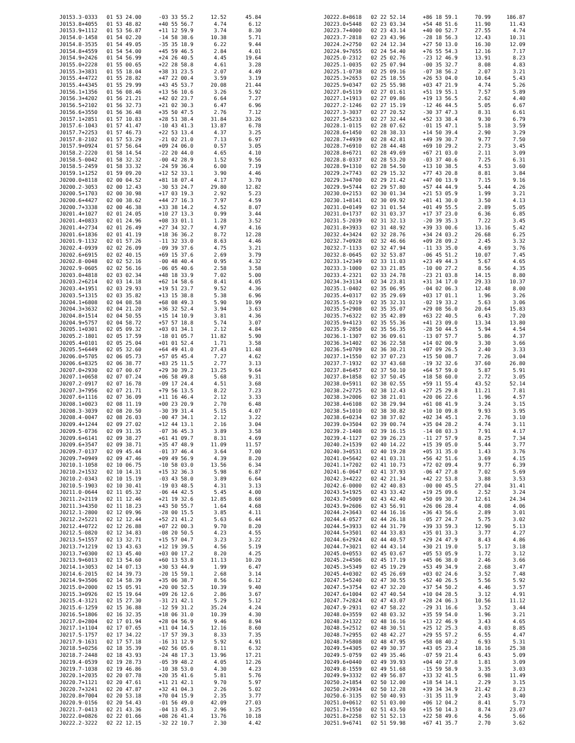| J0153.3-0333 | 01 53 24.00 | -03 33 55.2 | 12.52 | 45.84 |
| J0153.8+4055 | 01 53 48.82 | +40 55 56.7 | 4.74 | 6.12 |
| J0153.9+1112 | 01 53 56.87 | +11 12 59.9 | 3.74 | 8.30 |
| J0154.0-1458 | 01 54 02.20 | -14 58 38.6 | 10.38 | 5.71 |
| J0154.8-3535 | 01 54 49.05 | -35 35 18.9 | 6.22 | 9.44 |
| J0154.8+4559 | 01 54 54.00 | +45 59 46.5 | 2.84 | 4.01 |
| J0154.9+2426 | 01 54 56.99 | +24 26 40.5 | 4.45 | 19.64 |
| J0155.0+2228 | 01 55 00.65 | +22 28 58.8 | 4.61 | 3.28 |
| J0155.3+3831 | 01 55 18.04 | +38 31 23.5 | 2.07 | 4.49 |
| J0155.4+4722 | 01 55 28.82 | +47 22 00.4 | 3.59 | 3.19 |
| J0155.4+4345 | 01 55 29.99 | +43 45 53.7 | 20.08 | 21.44 |
| J0156.1+1356 | 01 56 08.46 | +13 56 10.6 | 3.26 | 5.92 |
| J0156.3+4202 | 01 56 21.21 | +42 02 23.7 | 6.64 | 7.27 |
| J0156.5+2102 | 01 56 32.73 | +21 02 30.3 | 6.47 | 6.96 |
| J0156.6+3550 | 01 56 36.48 | +35 50 47.5 | 2.76 | 7.12 |
| J0157.1+2851 | 01 57 10.83 | +28 51 38.4 | 31.84 | 33.26 |
| J0157.6-1043 | 01 57 41.47 | -10 43 41.3 | 13.87 | 6.78 |
| J0157.7+2253 | 01 57 46.73 | +22 53 13.4 | 4.37 | 3.25 |
| J0157.8-2102 | 01 57 53.29 | -21 02 21.0 | 7.13 | 6.97 |
| J0157.9+0924 | 01 57 56.64 | +09 24 06.0 | 0.57 | 3.05 |
| J0158.2-2220 | 01 58 14.54 | -22 20 44.0 | 4.65 | 4.10 |
| J0158.5-0042 | 01 58 32.32 | -00 42 28.9 | 1.52 | 9.56 |
| J0158.5-2459 | 01 58 33.32 | -24 59 36.4 | 6.00 | 7.19 |
| J0159.1+1252 | 01 59 09.20 | +12 52 33.1 | 3.90 | 4.46 |
| J0200.0+8118 | 02 00 04.52 | +81 18 07.4 | 4.17 | 3.70 |
| J0200.2-3053 | 02 00 12.43 | -30 53 24.7 | 29.80 | 12.82 |
| J0200.5+1703 | 02 00 30.98 | +17 03 19.3 | 2.92 | 5.23 |
| J0200.6+4427 | 02 00 38.62 | +44 27 16.3 | 7.97 | 4.59 |
| J0200.7+3338 | 02 00 46.38 | +33 38 14.2 | 4.52 | 8.07 |
| J0201.4+1027 | 02 01 24.05 | +10 27 13.3 | 0.99 | 3.44 |
| J0201.4+0833 | 02 01 24.96 | +08 33 01.1 | 1.28 | 3.52 |
| J0201.4+2734 | 02 01 26.49 | +27 34 32.7 | 4.97 | 4.16 |
| J0201.6+1836 | 02 01 41.19 | +18 36 36.2 | 8.72 | 12.28 |
| J0201.9-1132 | 02 01 57.26 | -11 32 33.0 | 8.63 | 4.46 |
| J0202.4-0939 | 02 02 26.09 | -09 39 37.6 | 4.75 | 3.21 |
| J0202.6+6915 | 02 02 40.15 | +69 15 37.6 | 2.69 | 3.79 |
| J0202.8-0048 | 02 02 52.16 | -00 48 40.4 | 0.95 | 4.32 |
| J0202.9-0605 | 02 02 56.16 | -06 05 40.6 | 2.58 | 3.58 |
| J0203.0+4818 | 02 03 02.34 | +48 18 33.9 | 7.02 | 5.00 |
| J0203.2+6214 | 02 03 14.18 | +62 14 58.6 | 8.41 | 4.05 |
| J0203.4+1951 | 02 03 29.93 | +19 51 23.7 | 9.52 | 4.36 |
| J0203.5+1315 | 02 03 35.82 | +13 15 38.8 | 5.38 | 6.96 |
| J0204.1+6808 | 02 04 08.58 | +68 08 49.3 | 5.90 | 10.99 |
| J0204.3+3632 | 02 04 21.20 | +36 32 52.4 | 3.94 | 3.63 |
| J0204.8+1514 | 02 04 50.55 | +15 14 10.9 | 3.81 | 4.36 |
| J0204.9+5757 | 02 04 58.72 | +57 57 18.8 | 5.74 | 3.07 |
| J0205.1+0301 | 02 05 09.32 | +03 01 34.1 | 2.12 | 4.84 |
| J0205.2-1801 | 02 05 17.59 | -18 01 05.7 | 11.82 | 5.90 |
| J0205.4+0101 | 02 05 25.04 | +01 01 52.4 | 1.71 | 3.58 |
| J0205.5+6449 | 02 05 32.60 | +64 49 41.0 | 27.43 | 11.48 |
| J0206.0+5705 | 02 06 05.73 | +57 05 45.4 | 7.27 | 4.62 |
| J0206.6+8325 | 02 06 38.77 | +83 25 11.5 | 2.77 | 3.13 |
| J0207.0+2930 | 02 07 00.67 | +29 30 39.2 | 13.25 | 9.64 |
| J0207.1+0658 | 02 07 07.24 | +06 58 49.8 | 5.68 | 9.31 |
| J0207.2-0917 | 02 07 16.78 | -09 17 24.4 | 4.51 | 3.68 |
| J0207.3+7956 | 02 07 21.71 | +79 56 13.5 | 8.22 | 7.23 |
| J0207.6+1116 | 02 07 36.09 | +11 16 46.4 | 2.12 | 3.33 |
| J0208.1+0023 | 02 08 11.19 | +00 23 20.9 | 2.70 | 6.48 |
| J0208.3-3039 | 02 08 20.50 | -30 39 31.4 | 5.15 | 4.07 |
| J0208.4-0047 | 02 08 26.03 | -00 47 34.1 | 2.12 | 3.22 |
| J0209.4+1244 | 02 09 27.02 | +12 44 13.1 | 2.16 | 3.04 |
| J0209.5-0736 | 02 09 31.35 | -07 36 45.3 | 3.89 | 3.58 |
| J0209.6+6141 | 02 09 38.27 | +61 41 09.7 | 8.31 | 4.69 |
| J0209.6+3547 | 02 09 38.71 | +35 47 48.9 | 11.09 | 11.57 |
| J0209.7-0137 | 02 09 45.44 | -01 37 46.4 | 3.64 | 7.00 |
| J0209.7+0949 | 02 09 47.46 | +09 49 56.9 | 4.39 | 8.20 |
| J0210.1-1058 | 02 10 06.75 | -10 58 03.0 | 13.56 | 6.34 |
| J0210.2+1532 | 02 10 14.31 | +15 32 36.3 | 5.98 | 6.87 |
| J0210.2-0343 | 02 10 15.19 | -03 43 58.0 | 3.89 | 6.64 |
| J0210.5-1903 | 02 10 30.41 | -19 03 48.5 | 4.31 | 3.13 |
| J0211.0-0644 | 02 11 05.32 | -06 44 42.5 | 5.45 | 4.00 |
| J0211.2+2119 | 02 11 12.46 | +21 19 32.6 | 12.85 | 8.68 |
| J0211.3+4350 | 02 11 18.23 | +43 50 55.7 | 1.64 | 4.68 |
| J0212.1-2800 | 02 12 09.96 | -28 00 15.5 | 3.85 | 4.11 |
| J0212.2+5221 | 02 12 12.44 | +52 21 41.2 | 5.63 | 6.44 |
| J0212.4+0722 | 02 12 26.88 | +07 22 00.3 | 9.70 | 8.20 |
| J0212.5-0820 | 02 12 34.83 | -08 20 50.5 | 4.23 | 4.55 |
| J0213.5+1557 | 02 13 32.71 | +15 57 04.7 | 3.23 | 3.22 |
| J0213.7+1219 | 02 13 43.63 | +12 19 39.5 | 4.56 | 5.19 |
| J0213.7+0300 | 02 13 45.40 | +03 00 17.2 | 8.20 | 4.25 |
| J0213.9+6013 | 02 13 54.60 | +60 13 53.8 | 11.13 | 10.20 |
| J0214.1+3053 | 02 14 07.13 | +30 53 44.9 | 1.99 | 6.47 |
| J0214.6-2015 | 02 14 39.73 | -20 15 59.1 | 2.68 | 3.14 |
| J0214.9+3506 | 02 14 58.39 | +35 06 38.7 | 8.56 | 6.12 |
| J0215.0+2000 | 02 15 05.91 | +20 00 52.5 | 10.39 | 9.40 |
| J0215.3+0926 | 02 15 19.64 | +09 26 12.6 | 2.86 | 3.67 |
| J0215.4-3121 | 02 15 27.30 | -31 21 42.1 | 5.29 | 5.12 |
| J0215.6-1259 | 02 15 36.88 | -12 59 31.2 | 35.24 | 4.24 |
| J0216.5+1806 | 02 16 32.35 | +18 06 31.0 | 10.39 | 4.30 |
| J0217.0+2804 | 02 17 01.94 | +28 04 56.9 | 9.46 | 8.94 |
| J0217.1+1104 | 02 17 07.65 | +11 04 14.5 | 12.16 | 8.60 |
| J0217.5-1757 | 02 17 34.22 | -17 57 39.3 | 8.33 | 7.35 |
| J0217.9-1631 | 02 17 57.18 | -16 31 12.9 | 5.92 | 4.91 |
| J0218.5+0256 | 02 18 35.39 | +02 56 05.6 | 8.11 | 6.32 |
| J0218.7-2448 | 02 18 43.93 | -24 48 17.3 | 13.96 | 17.21 |
| J0219.4-0539 | 02 19 28.73 | -05 39 48.2 | 4.05 | 12.26 |
| J0219.7-1038 | 02 19 46.86 | -10 38 53.0 | 4.30 | 4.23 |
| J0220.1+2035 | 02 20 07.78 | +20 35 41.6 | 5.81 | 5.76 |
| J0220.7+1121 | 02 20 47.61 | +11 21 42.1 | 9.70 | 5.97 |
| J0220.7+3241 | 02 20 47.87 | +32 41 04.3 | 2.26 | 5.02 |
| J0220.8+7004 | 02 20 53.18 | +70 04 15.9 | 2.35 | 3.77 |
| J0220.9-0156 | 02 20 54.43 | -01 56 49.0 | 42.09 | 27.03 |
| J0221.7-0413 | 02 21 43.36 | -04 13 45.3 | 2.96 | 3.25 |
| J0222.0+0826 | 02 22 01.66 | +08 26 41.4 | 13.76 | 10.18 |
| J0222.2-3222 | 02 22 12.15 | -32 22 10.7 | 2.30 | 4.42 |
| J0222.8+8618 | 02 22 52.14 | +86 18 59.1 | 70.99 | 186.87 |
| J0223.0+5448 | 02 23 03.34 | +54 48 51.6 | 11.90 | 11.43 |
| J0223.7+4000 | 02 23 43.14 | +40 00 52.7 | 27.55 | 4.74 |
| J0223.7-2818 | 02 23 43.96 | -28 18 56.3 | 12.43 | 10.31 |
| J0224.2+2750 | 02 24 12.34 | +27 50 13.0 | 16.30 | 12.09 |
| J0224.9+7655 | 02 24 54.40 | +76 55 54.3 | 12.16 | 7.17 |
| J0225.0-2312 | 02 25 02.76 | -23 12 46.9 | 13.91 | 8.23 |
| J0225.1-0035 | 02 25 07.94 | -00 35 32.7 | 8.08 | 4.83 |
| J0225.1-0738 | 02 25 09.16 | -07 38 56.2 | 2.07 | 3.21 |
| J0225.3+2653 | 02 25 18.55 | +26 53 04.0 | 10.64 | 5.43 |
| J0225.9+0347 | 02 25 55.98 | +03 47 21.9 | 4.74 | 5.26 |
| J0227.0+5119 | 02 27 01.61 | +51 19 55.1 | 7.57 | 5.89 |
| J0227.1+1913 | 02 27 09.86 | +19 13 56.5 | 2.62 | 4.40 |
| J0227.2-1246 | 02 27 15.19 | -12 46 44.5 | 5.05 | 6.67 |
| J0227.3-3037 | 02 27 20.52 | -30 37 47.3 | 8.31 | 6.61 |
| J0227.5+5233 | 02 27 32.44 | +52 33 38.4 | 9.30 | 6.79 |
| J0228.1-0115 | 02 28 07.62 | -01 15 47.1 | 5.18 | 3.59 |
| J0228.6+1450 | 02 28 38.33 | +14 50 39.4 | 2.90 | 3.29 |
| J0228.7+4939 | 02 28 42.81 | +49 39 30.7 | 9.77 | 7.50 |
| J0228.7+6910 | 02 28 44.48 | +69 10 29.2 | 2.73 | 3.45 |
| J0228.8+6721 | 02 28 49.69 | +67 21 03.0 | 2.11 | 3.09 |
| J0228.8-0337 | 02 28 53.20 | -03 37 40.6 | 7.25 | 6.31 |
| J0228.9+1310 | 02 28 54.50 | +13 10 38.5 | 4.53 | 3.60 |
| J0229.2+7743 | 02 29 15.32 | +77 43 20.8 | 8.81 | 3.84 |
| J0229.3+4700 | 02 29 21.42 | +47 00 13.9 | 7.15 | 9.16 |
| J0229.9+5744 | 02 29 57.80 | +57 44 44.9 | 5.44 | 4.26 |
| J0230.0+2153 | 02 30 01.34 | +21 53 05.9 | 1.99 | 3.21 |
| J0230.1+8141 | 02 30 09.92 | +81 41 30.0 | 3.50 | 4.13 |
| J0231.0+0149 | 02 31 01.54 | +01 49 55.5 | 2.89 | 5.05 |
| J0231.0+1737 | 02 31 03.37 | +17 37 23.0 | 6.36 | 6.85 |
| J0231.5-2039 | 02 31 32.13 | -20 39 35.3 | 7.22 | 3.45 |
| J0231.8+3933 | 02 31 48.92 | +39 33 00.6 | 13.16 | 5.42 |
| J0232.4+3424 | 02 32 28.76 | +34 24 03.2 | 26.68 | 6.25 |
| J0232.7+0928 | 02 32 46.66 | +09 28 09.2 | 2.45 | 3.32 |
| J0232.7-1133 | 02 32 47.94 | -11 33 35.0 | 4.69 | 3.76 |
| J0232.8-0645 | 02 32 53.87 | -06 45 51.2 | 10.07 | 7.45 |
| J0233.1+2349 | 02 33 11.03 | +23 49 44.3 | 5.67 | 4.65 |
| J0233.3-1000 | 02 33 21.85 | -10 00 27.2 | 8.56 | 4.35 |
| J0233.4-2321 | 02 33 24.78 | -23 21 03.8 | 14.15 | 8.80 |
| J0234.3+3134 | 02 34 23.81 | +31 34 17.0 | 29.33 | 10.37 |
| J0235.1-0402 | 02 35 06.95 | -04 02 06.3 | 12.48 | 8.00 |
| J0235.4+0317 | 02 35 29.69 | +03 17 01.1 | 1.96 | 3.26 |
| J0235.5-0219 | 02 35 32.31 | -02 19 33.2 | 5.63 | 3.06 |
| J0235.5+2908 | 02 35 35.07 | +29 08 56.0 | 20.64 | 15.83 |
| J0235.7+6322 | 02 35 42.89 | +63 22 40.5 | 6.43 | 7.20 |
| J0235.9+4123 | 02 35 55.36 | +41 23 09.0 | 13.34 | 13.80 |
| J0235.9-2850 | 02 35 56.35 | -28 50 44.5 | 5.94 | 4.54 |
| J0236.1-1307 | 02 36 09.61 | -13 07 57.7 | 5.86 | 4.37 |
| J0236.3+1402 | 02 36 22.58 | +14 02 00.9 | 3.30 | 3.66 |
| J0236.5+0709 | 02 36 30.21 | +07 09 26.5 | 2.40 | 3.33 |
| J0237.1+1550 | 02 37 07.23 | +15 50 08.7 | 7.26 | 3.04 |
| J0237.7-1932 | 02 37 43.68 | -19 32 32.6 | 37.60 | 26.80 |
| J0237.8+6457 | 02 37 50.10 | +64 57 59.0 | 5.87 | 5.91 |
| J0237.8+1858 | 02 37 50.45 | +18 58 60.0 | 2.72 | 3.05 |
| J0238.0+5911 | 02 38 02.55 | +59 11 55.4 | 43.52 | 52.14 |
| J0238.2+2725 | 02 38 12.43 | +27 25 29.8 | 11.21 | 7.81 |
| J0238.3+2006 | 02 38 21.01 | +20 06 22.6 | 1.96 | 4.57 |
| J0238.4+6108 | 02 38 29.94 | +61 08 41.9 | 3.24 | 3.15 |
| J0238.5+1010 | 02 38 30.82 | +10 10 09.8 | 9.93 | 3.95 |
| J0238.6+0234 | 02 38 37.02 | +02 34 45.1 | 2.76 | 3.10 |
| J0239.0+3504 | 02 39 00.74 | +35 04 28.2 | 4.74 | 3.11 |
| J0239.2-1408 | 02 39 16.15 | -14 08 03.3 | 7.91 | 4.17 |
| J0239.4-1127 | 02 39 26.23 | -11 27 57.9 | 8.25 | 7.34 |
| J0240.2+1539 | 02 40 14.22 | +15 39 05.0 | 5.44 | 3.77 |
| J0240.3+0531 | 02 40 19.28 | +05 31 35.0 | 1.43 | 3.76 |
| J0241.0+5642 | 02 41 03.31 | +56 42 51.6 | 3.69 | 4.15 |
| J0241.1+7202 | 02 41 10.73 | +72 02 09.4 | 9.77 | 6.39 |
| J0241.6-0647 | 02 41 37.93 | -06 47 27.8 | 7.02 | 5.69 |
| J0242.3+4222 | 02 42 21.34 | +42 22 53.8 | 3.88 | 3.53 |
| J0242.6-0000 | 02 42 40.83 | -00 00 45.5 | 27.04 | 31.41 |
| J0243.5+1925 | 02 43 33.42 | +19 25 09.6 | 2.52 | 3.24 |
| J0243.7+5009 | 02 43 42.40 | +50 09 30.7 | 12.61 | 24.34 |
| J0243.9+2606 | 02 43 56.91 | +26 06 28.4 | 4.08 | 4.06 |
| J0244.2+3643 | 02 44 16.16 | +36 43 56.6 | 2.89 | 3.01 |
| J0244.4-0527 | 02 44 26.18 | -05 27 24.7 | 5.75 | 3.02 |
| J0244.5+3933 | 02 44 31.79 | +39 33 59.3 | 12.90 | 5.13 |
| J0244.5+3501 | 02 44 33.83 | +35 01 33.3 | 3.77 | 4.27 |
| J0244.6+2924 | 02 44 40.57 | +29 24 47.9 | 8.43 | 4.86 |
| J0244.7+3021 | 02 44 43.14 | +30 21 19.0 | 5.17 | 3.18 |
| J0245.0+0553 | 02 45 03.67 | +05 53 05.9 | 1.72 | 3.12 |
| J0245.2+4506 | 02 45 17.19 | +45 06 38.0 | 2.46 | 3.66 |
| J0245.3+5349 | 02 45 19.29 | +53 49 34.9 | 2.68 | 3.47 |
| J0245.4+0302 | 02 45 26.69 | +03 02 24.6 | 3.52 | 7.48 |
| J0247.5+5240 | 02 47 30.55 | +52 40 26.5 | 5.56 | 5.92 |
| J0247.5+3754 | 02 47 32.20 | +37 54 50.2 | 4.46 | 3.57 |
| J0247.6+1004 | 02 47 40.54 | +10 04 28.5 | 3.12 | 4.91 |
| J0247.7+2824 | 02 47 43.07 | +28 24 06.3 | 10.56 | 11.12 |
| J0247.9-2931 | 02 47 58.22 | -29 31 16.6 | 3.52 | 3.44 |
| J0248.0+3559 | 02 48 03.32 | +35 59 54.0 | 1.96 | 3.21 |
| J0248.2+1322 | 02 48 16.16 | +13 22 46.9 | 3.43 | 4.65 |
| J0248.5+2512 | 02 48 30.51 | +25 12 25.3 | 4.03 | 8.85 |
| J0248.7+2955 | 02 48 42.27 | +29 55 57.2 | 6.55 | 4.47 |
| J0248.7+5808 | 02 48 47.95 | +58 08 40.2 | 6.93 | 5.31 |
| J0249.5+4305 | 02 49 30.37 | +43 05 23.4 | 18.16 | 25.38 |
| J0249.5-0759 | 02 49 35.46 | -07 59 21.4 | 6.43 | 5.09 |
| J0249.6+0440 | 02 49 39.93 | +04 40 27.8 | 1.81 | 3.09 |
| J0249.8-1559 | 02 49 51.68 | -15 59 58.9 | 3.35 | 3.03 |
| J0249.9+3332 | 02 49 56.87 | +33 32 41.5 | 6.98 | 11.49 |
| J0250.2+1854 | 02 50 12.00 | +18 54 14.1 | 2.29 | 3.15 |
| J0250.2+3934 | 02 50 12.28 | +39 34 34.9 | 21.42 | 8.23 |
| J0250.6-3135 | 02 50 40.93 | -31 35 11.9 | 2.43 | 3.40 |
| J0251.0+0612 | 02 51 03.00 | +06 12 04.2 | 8.41 | 5.73 |
| J0251.7+1550 | 02 51 43.50 | +15 50 14.3 | 8.74 | 23.07 |
| J0251.8+2258 | 02 51 52.13 | +22 58 49.6 | 4.56 | 5.66 |
| J0251.9+6741 | 02 51 59.98 | +67 41 35.7 | 2.70 | 3.62 |